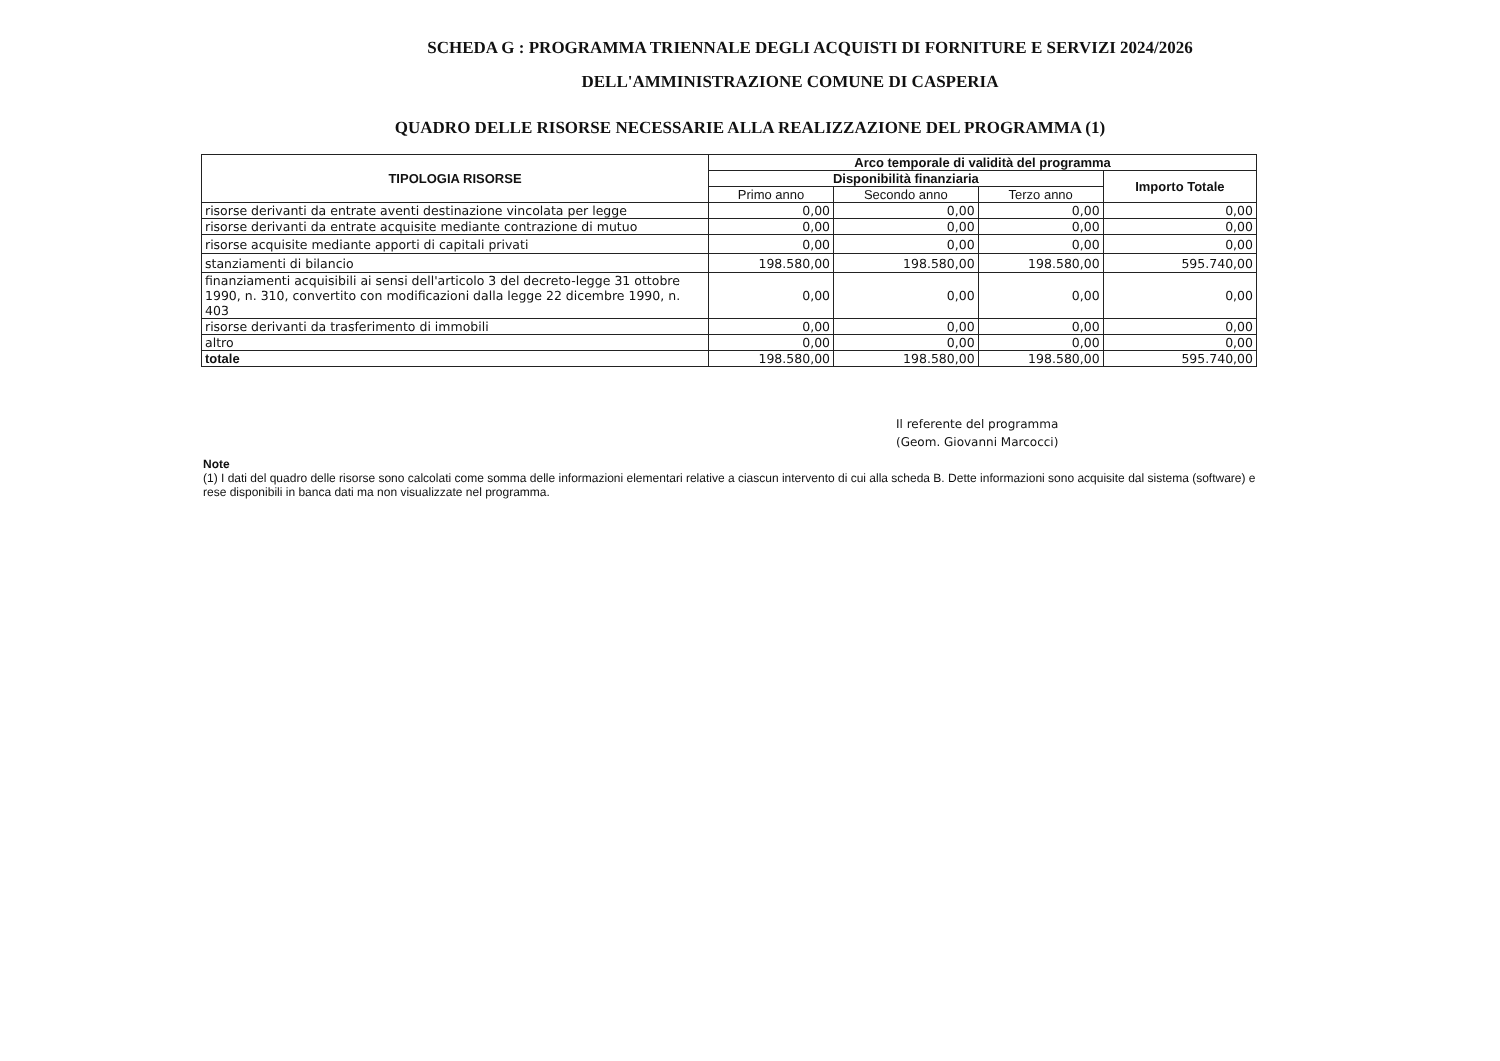SCHEDA G : PROGRAMMA TRIENNALE DEGLI ACQUISTI DI FORNITURE E SERVIZI 2024/2026
DELL'AMMINISTRAZIONE COMUNE DI CASPERIA
QUADRO DELLE RISORSE NECESSARIE ALLA REALIZZAZIONE DEL PROGRAMMA (1)
| TIPOLOGIA RISORSE | Arco temporale di validità del programma | | | |
| --- | --- | --- | --- | --- |
| | Disponibilità finanziaria | | | Importo Totale |
| | Primo anno | Secondo anno | Terzo anno | |
| risorse derivanti da entrate aventi destinazione vincolata per legge | 0,00 | 0,00 | 0,00 | 0,00 |
| risorse derivanti da entrate acquisite mediante contrazione di mutuo | 0,00 | 0,00 | 0,00 | 0,00 |
| risorse acquisite mediante apporti di capitali privati | 0,00 | 0,00 | 0,00 | 0,00 |
| stanziamenti di bilancio | 198.580,00 | 198.580,00 | 198.580,00 | 595.740,00 |
| finanziamenti acquisibili ai sensi dell'articolo 3 del decreto-legge 31 ottobre 1990, n. 310, convertito con modificazioni dalla legge 22 dicembre 1990, n. 403 | 0,00 | 0,00 | 0,00 | 0,00 |
| risorse derivanti da trasferimento di immobili | 0,00 | 0,00 | 0,00 | 0,00 |
| altro | 0,00 | 0,00 | 0,00 | 0,00 |
| totale | 198.580,00 | 198.580,00 | 198.580,00 | 595.740,00 |
Il referente del programma
(Geom. Giovanni Marcocci)
Note
(1) I dati del quadro delle risorse sono calcolati come somma delle informazioni elementari relative a ciascun intervento di cui alla scheda B. Dette informazioni sono acquisite dal sistema (software) e rese disponibili in banca dati ma non visualizzate nel programma.